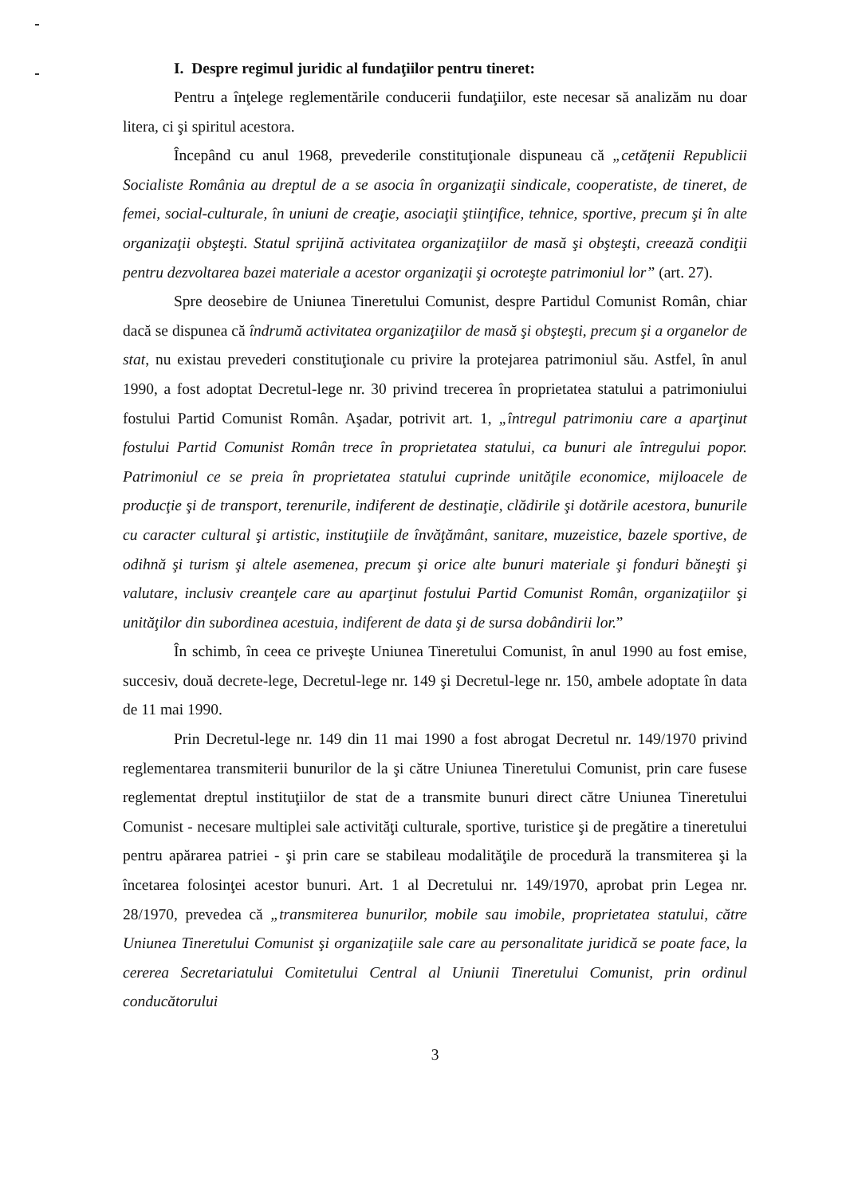I. Despre regimul juridic al fundaţiilor pentru tineret:
Pentru a înţelege reglementările conducerii fundaţiilor, este necesar să analizăm nu doar litera, ci şi spiritul acestora.
Începând cu anul 1968, prevederile constituţionale dispuneau că „cetăţenii Republicii Socialiste România au dreptul de a se asocia în organizaţii sindicale, cooperatiste, de tineret, de femei, social-culturale, în uniuni de creaţie, asociaţii ştiinţifice, tehnice, sportive, precum şi în alte organizaţii obşteşti. Statul sprijină activitatea organizaţiilor de masă şi obşteşti, creează condiţii pentru dezvoltarea bazei materiale a acestor organizaţii şi ocroteşte patrimoniul lor” (art. 27).
Spre deosebire de Uniunea Tineretului Comunist, despre Partidul Comunist Român, chiar dacă se dispunea că îndrumă activitatea organizaţiilor de masă şi obşteşti, precum şi a organelor de stat, nu existau prevederi constituţionale cu privire la protejarea patrimoniul său. Astfel, în anul 1990, a fost adoptat Decretul-lege nr. 30 privind trecerea în proprietatea statului a patrimoniului fostului Partid Comunist Român. Aşadar, potrivit art. 1, „întregul patrimoniu care a aparţinut fostului Partid Comunist Român trece în proprietatea statului, ca bunuri ale întregului popor. Patrimoniul ce se preia în proprietatea statului cuprinde unităţile economice, mijloacele de producţie şi de transport, terenurile, indiferent de destinaţie, clădirile şi dotările acestora, bunurile cu caracter cultural şi artistic, instituţiile de învăţământ, sanitare, muzeistice, bazele sportive, de odihnă şi turism şi altele asemenea, precum şi orice alte bunuri materiale şi fonduri băneşti şi valutare, inclusiv creanţele care au aparţinut fostului Partid Comunist Român, organizaţiilor şi unităţilor din subordinea acestuia, indiferent de data şi de sursa dobândirii lor.”
În schimb, în ceea ce priveşte Uniunea Tineretului Comunist, în anul 1990 au fost emise, succesiv, două decrete-lege, Decretul-lege nr. 149 şi Decretul-lege nr. 150, ambele adoptate în data de 11 mai 1990.
Prin Decretul-lege nr. 149 din 11 mai 1990 a fost abrogat Decretul nr. 149/1970 privind reglementarea transmiterii bunurilor de la şi către Uniunea Tineretului Comunist, prin care fusese reglementat dreptul instituţiilor de stat de a transmite bunuri direct către Uniunea Tineretului Comunist - necesare multiplei sale activităţi culturale, sportive, turistice şi de pregătire a tineretului pentru apărarea patriei - şi prin care se stabileau modalităţile de procedură la transmiterea şi la încetarea folosinţei acestor bunuri. Art. 1 al Decretului nr. 149/1970, aprobat prin Legea nr. 28/1970, prevedea că „transmiterea bunurilor, mobile sau imobile, proprietatea statului, către Uniunea Tineretului Comunist şi organizaţiile sale care au personalitate juridică se poate face, la cererea Secretariatului Comitetului Central al Uniunii Tineretului Comunist, prin ordinul conducătorului
3